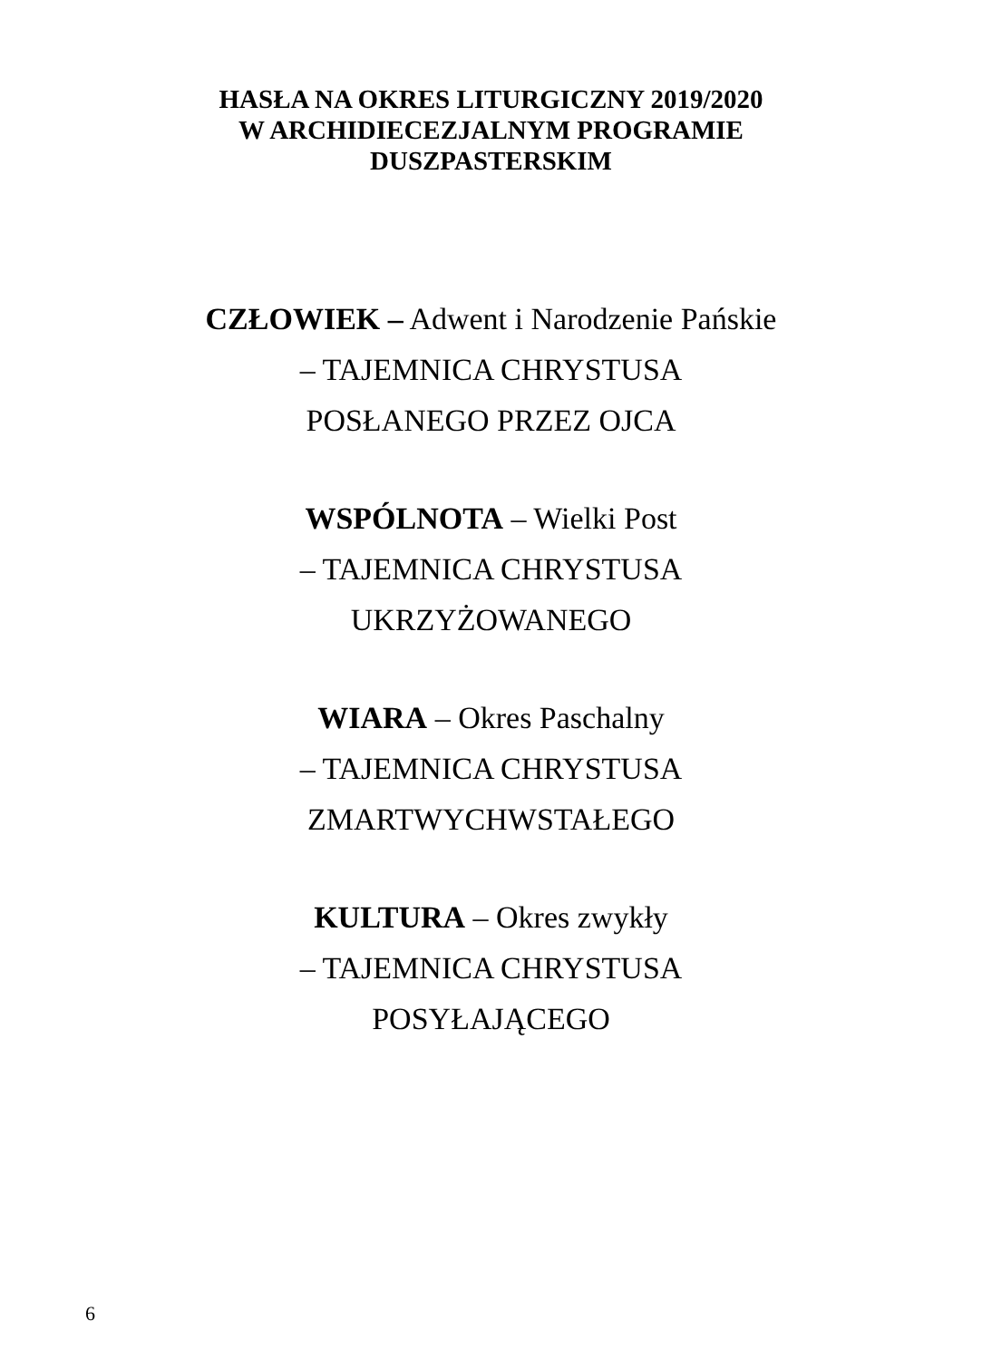HASŁA NA OKRES LITURGICZNY 2019/2020
W ARCHIDIECEZJALNYM PROGRAMIE
DUSZPASTERSKIM
CZŁOWIEK – Adwent i Narodzenie Pańskie
– TAJEMNICA CHRYSTUSA
POSŁANEGO PRZEZ OJCA
WSPÓLNOTA – Wielki Post
– TAJEMNICA CHRYSTUSA
UKRZYŻOWANEGO
WIARA – Okres Paschalny
– TAJEMNICA CHRYSTUSA
ZMARTWYCHWSTAŁEGO
KULTURA – Okres zwykły
– TAJEMNICA CHRYSTUSA
POSYŁAJĄCEGO
6